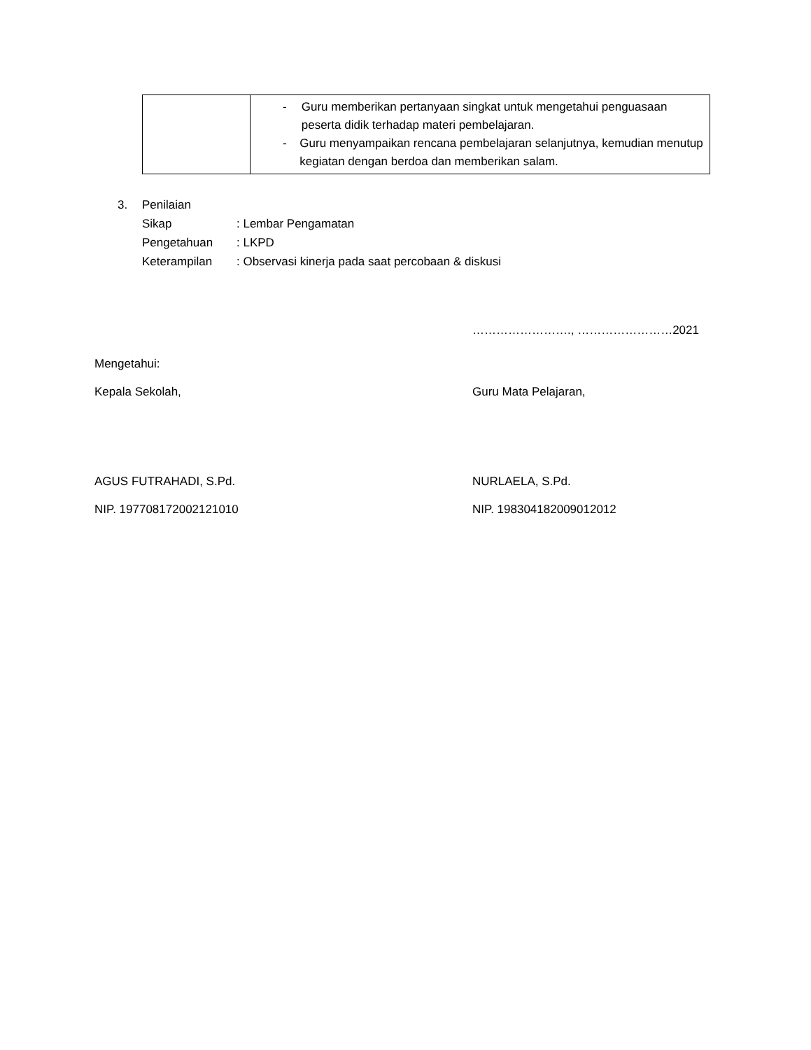| | - Guru memberikan pertanyaan singkat untuk mengetahui penguasaan peserta didik terhadap materi pembelajaran. - Guru menyampaikan rencana pembelajaran selanjutnya, kemudian menutup kegiatan dengan berdoa dan memberikan salam. |
3. Penilaian
Sikap: Lembar Pengamatan
Pengetahuan: LKPD
Keterampilan: Observasi kinerja pada saat percobaan & diskusi
……………………., ……………………2021
Mengetahui:
Kepala Sekolah, Guru Mata Pelajaran,
AGUS FUTRAHADI, S.Pd. NURLAELA, S.Pd.
NIP. 197708172002121010 NIP. 198304182009012012